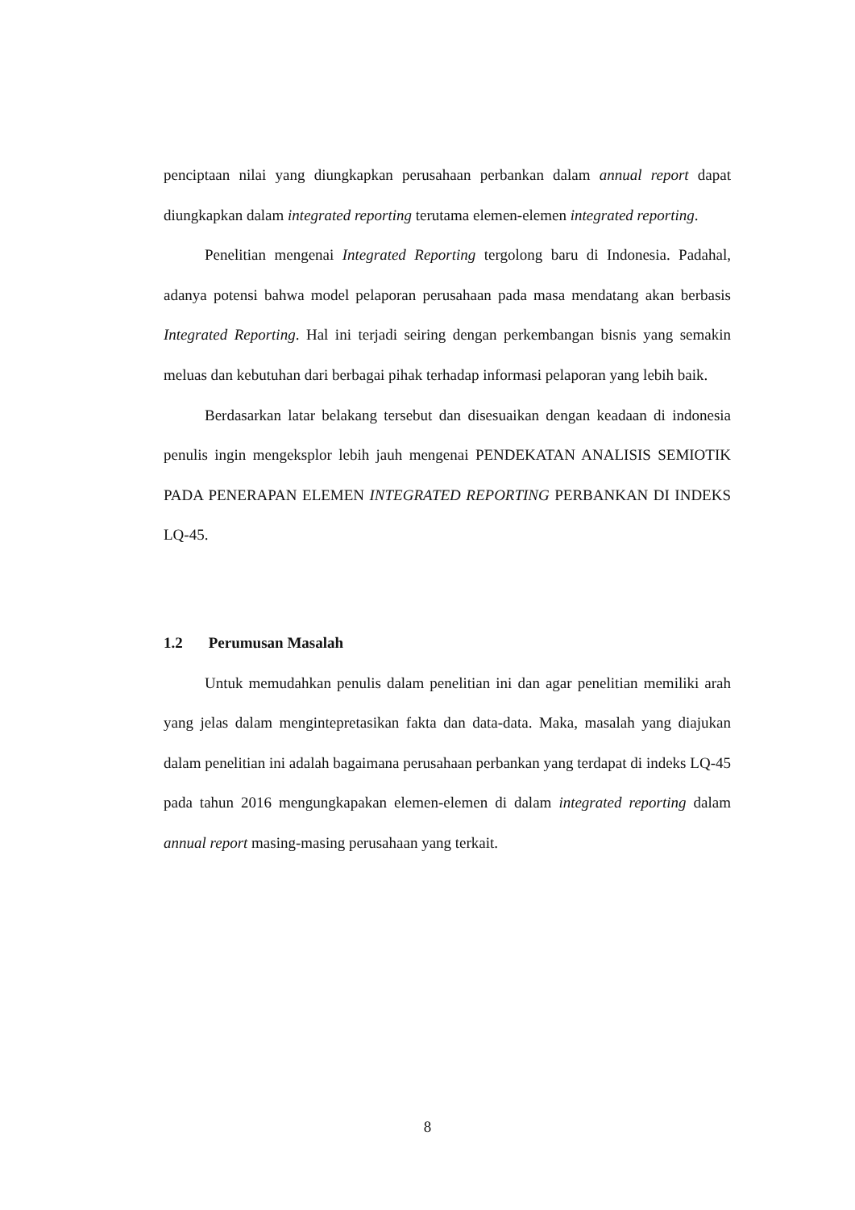penciptaan nilai yang diungkapkan perusahaan perbankan dalam annual report dapat diungkapkan dalam integrated reporting terutama elemen-elemen integrated reporting.
Penelitian mengenai Integrated Reporting tergolong baru di Indonesia. Padahal, adanya potensi bahwa model pelaporan perusahaan pada masa mendatang akan berbasis Integrated Reporting. Hal ini terjadi seiring dengan perkembangan bisnis yang semakin meluas dan kebutuhan dari berbagai pihak terhadap informasi pelaporan yang lebih baik.
Berdasarkan latar belakang tersebut dan disesuaikan dengan keadaan di indonesia penulis ingin mengeksplor lebih jauh mengenai PENDEKATAN ANALISIS SEMIOTIK PADA PENERAPAN ELEMEN INTEGRATED REPORTING PERBANKAN DI INDEKS LQ-45.
1.2 Perumusan Masalah
Untuk memudahkan penulis dalam penelitian ini dan agar penelitian memiliki arah yang jelas dalam mengintepretasikan fakta dan data-data. Maka, masalah yang diajukan dalam penelitian ini adalah bagaimana perusahaan perbankan yang terdapat di indeks LQ-45 pada tahun 2016 mengungkapakan elemen-elemen di dalam integrated reporting dalam annual report masing-masing perusahaan yang terkait.
8